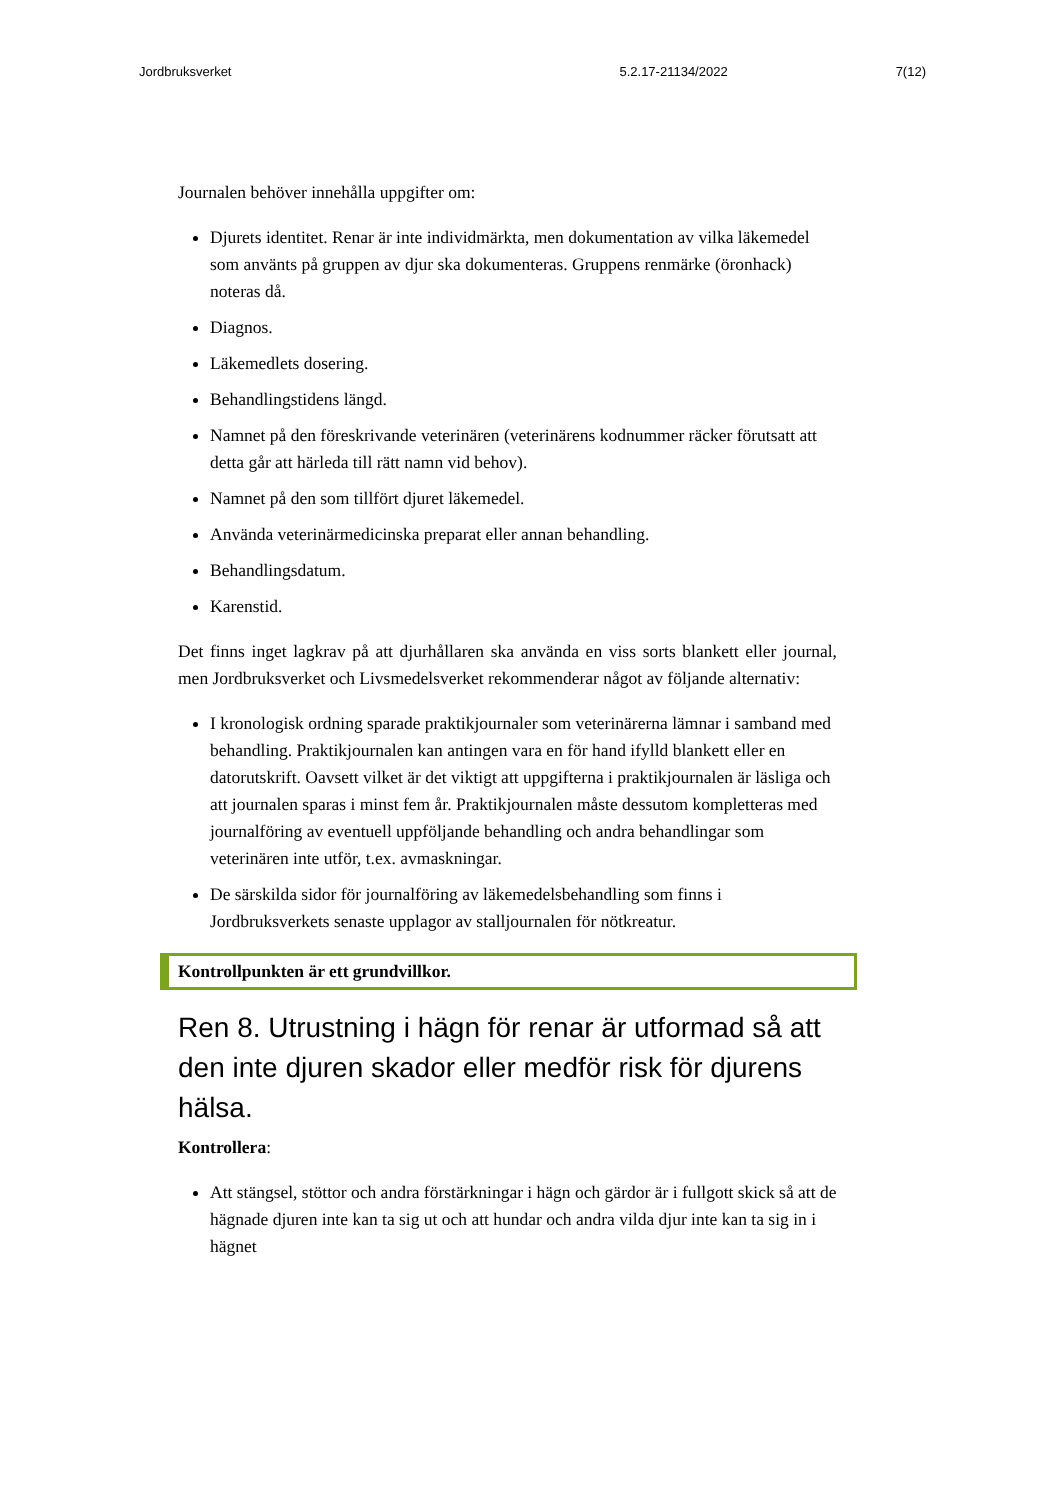Jordbruksverket 5.2.17-21134/2022 7(12)
Journalen behöver innehålla uppgifter om:
Djurets identitet. Renar är inte individmärkta, men dokumentation av vilka läkemedel som använts på gruppen av djur ska dokumenteras. Gruppens renmärke (öronhack) noteras då.
Diagnos.
Läkemedlets dosering.
Behandlingstidens längd.
Namnet på den föreskrivande veterinären (veterinärens kodnummer räcker förutsatt att detta går att härleda till rätt namn vid behov).
Namnet på den som tillfört djuret läkemedel.
Använda veterinärmedicinska preparat eller annan behandling.
Behandlingsdatum.
Karenstid.
Det finns inget lagkrav på att djurhållaren ska använda en viss sorts blankett eller journal, men Jordbruksverket och Livsmedelsverket rekommenderar något av följande alternativ:
I kronologisk ordning sparade praktikjournaler som veterinärerna lämnar i samband med behandling. Praktikjournalen kan antingen vara en för hand ifylld blankett eller en datorutskrift. Oavsett vilket är det viktigt att uppgifterna i praktikjournalen är läsliga och att journalen sparas i minst fem år. Praktikjournalen måste dessutom kompletteras med journalföring av eventuell uppföljande behandling och andra behandlingar som veterinären inte utför, t.ex. avmaskningar.
De särskilda sidor för journalföring av läkemedelsbehandling som finns i Jordbruksverkets senaste upplagor av stalljournalen för nötkreatur.
Kontrollpunkten är ett grundvillkor.
Ren 8. Utrustning i hägn för renar är utformad så att den inte djuren skador eller medför risk för djurens hälsa.
Kontrollera:
Att stängsel, stöttor och andra förstärkningar i hägn och gärdor är i fullgott skick så att de hägnade djuren inte kan ta sig ut och att hundar och andra vilda djur inte kan ta sig in i hägnet